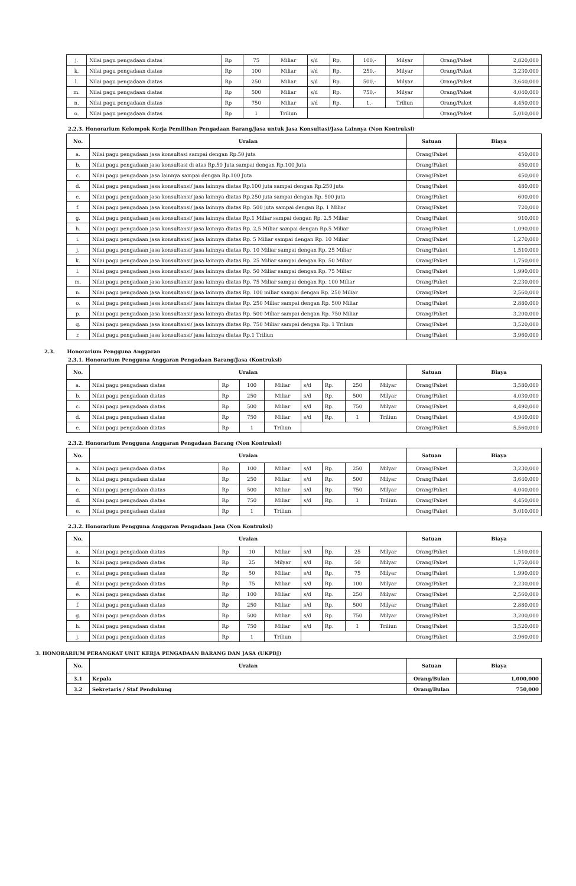| j. | Nilai pagu pengadaan diatas | Rp | 75 | Miliar | s/d | Rp. | 100,- | Milyar | Orang/Paket | 2,820,000 |
| k. | Nilai pagu pengadaan diatas | Rp | 100 | Miliar | s/d | Rp. | 250,- | Milyar | Orang/Paket | 3,230,000 |
| l. | Nilai pagu pengadaan diatas | Rp | 250 | Miliar | s/d | Rp. | 500,- | Milyar | Orang/Paket | 3,640,000 |
| m. | Nilai pagu pengadaan diatas | Rp | 500 | Miliar | s/d | Rp. | 750,- | Milyar | Orang/Paket | 4,040,000 |
| n. | Nilai pagu pengadaan diatas | Rp | 750 | Miliar | s/d | Rp. | 1,- | Triliun | Orang/Paket | 4,450,000 |
| o. | Nilai pagu pengadaan diatas | Rp | 1 | Triliun | | | | | Orang/Paket | 5,010,000 |
2.2.3. Honorarium Kelompok Kerja Pemilihan Pengadaan Barang/Jasa untuk Jasa Konsultasi/Jasa Lainnya (Non Kontruksi)
| No. | Uraian | Satuan | Biaya |
| --- | --- | --- | --- |
| a. | Nilai pagu pengadaan jasa konsultasi sampai dengan Rp.50 juta | Orang/Paket | 450,000 |
| b. | Nilai pagu pengadaan jasa konsultasi di atas Rp.50 Juta sampai dengan Rp.100 Juta | Orang/Paket | 450,000 |
| c. | Nilai pagu pengadaan jasa lainnya sampai dengan Rp.100 Juta | Orang/Paket | 450,000 |
| d. | Nilai pagu pengadaan jasa konsultansi/ jasa lainnya diatas Rp.100 juta sampai dengan Rp.250 juta | Orang/Paket | 480,000 |
| e. | Nilai pagu pengadaan jasa konsultansi/ jasa lainnya diatas Rp.250 juta sampai dengan Rp. 500 juta | Orang/Paket | 600,000 |
| f. | Nilai pagu pengadaan jasa konsultansi/ jasa lainnya diatas Rp. 500 juta sampai dengan Rp. 1 Miliar | Orang/Paket | 720,000 |
| g. | Nilai pagu pengadaan jasa konsultansi/ jasa lainnya diatas Rp.1 Miliar sampai dengan Rp. 2,5 Miliar | Orang/Paket | 910,000 |
| h. | Nilai pagu pengadaan jasa konsultansi/ jasa lainnya diatas Rp. 2,5 Miliar sampai dengan Rp.5 Miliar | Orang/Paket | 1,090,000 |
| i. | Nilai pagu pengadaan jasa konsultansi/ jasa lainnya diatas Rp. 5 Miliar sampai dengan Rp. 10 Miliar | Orang/Paket | 1,270,000 |
| j. | Nilai pagu pengadaan jasa konsultansi/ jasa lainnya diatas Rp. 10 Miliar sampai dengan Rp. 25 Miliar | Orang/Paket | 1,510,000 |
| k. | Nilai pagu pengadaan jasa konsultansi/ jasa lainnya diatas Rp. 25 Miliar sampai dengan Rp. 50 Miliar | Orang/Paket | 1,750,000 |
| l. | Nilai pagu pengadaan jasa konsultansi/ jasa lainnya diatas Rp. 50 Miliar sampai dengan Rp. 75 Miliar | Orang/Paket | 1,990,000 |
| m. | Nilai pagu pengadaan jasa konsultansi/ jasa lainnya diatas Rp. 75 Miliar sampai dengan Rp. 100 Miliar | Orang/Paket | 2,230,000 |
| n. | Nilai pagu pengadaan jasa konsultansi/ jasa lainnya diatas Rp. 100 miliar sampai dengan Rp. 250 Miliar | Orang/Paket | 2,560,000 |
| o. | Nilai pagu pengadaan jasa konsultansi/ jasa lainnya diatas Rp. 250 Miliar sampai dengan Rp. 500 Miliar | Orang/Paket | 2,880,000 |
| p. | Nilai pagu pengadaan jasa konsultansi/ jasa lainnya diatas Rp. 500 Miliar sampai dengan Rp. 750 Miliar | Orang/Paket | 3,200,000 |
| q. | Nilai pagu pengadaan jasa konsultansi/ jasa lainnya diatas Rp. 750 Miliar sampai dengan Rp. 1 Triliun | Orang/Paket | 3,520,000 |
| r. | Nilai pagu pengadaan jasa konsultansi/ jasa lainnya diatas Rp.1 Triliun | Orang/Paket | 3,960,000 |
2.3. Honorarium Pengguna Anggaran
2.3.1. Honorarium Pengguna Anggaran Pengadaan Barang/Jasa (Kontruksi)
| No. | Uraian | | | | | | | | Satuan | Biaya |
| --- | --- | --- | --- | --- | --- | --- | --- | --- | --- | --- |
| a. | Nilai pagu pengadaan diatas | Rp | 100 | Miliar | s/d | Rp. | 250 | Milyar | Orang/Paket | 3,580,000 |
| b. | Nilai pagu pengadaan diatas | Rp | 250 | Miliar | s/d | Rp. | 500 | Milyar | Orang/Paket | 4,030,000 |
| c. | Nilai pagu pengadaan diatas | Rp | 500 | Miliar | s/d | Rp. | 750 | Milyar | Orang/Paket | 4,490,000 |
| d. | Nilai pagu pengadaan diatas | Rp | 750 | Miliar | s/d | Rp. | 1 | Triliun | Orang/Paket | 4,940,000 |
| e. | Nilai pagu pengadaan diatas | Rp | 1 | Triliun | | | | | Orang/Paket | 5,560,000 |
2.3.2. Honorarium Pengguna Anggaran Pengadaan Barang (Non Kontruksi)
| No. | Uraian | | | | | | | | Satuan | Biaya |
| --- | --- | --- | --- | --- | --- | --- | --- | --- | --- | --- |
| a. | Nilai pagu pengadaan diatas | Rp | 100 | Miliar | s/d | Rp. | 250 | Milyar | Orang/Paket | 3,230,000 |
| b. | Nilai pagu pengadaan diatas | Rp | 250 | Miliar | s/d | Rp. | 500 | Milyar | Orang/Paket | 3,640,000 |
| c. | Nilai pagu pengadaan diatas | Rp | 500 | Miliar | s/d | Rp. | 750 | Milyar | Orang/Paket | 4,040,000 |
| d. | Nilai pagu pengadaan diatas | Rp | 750 | Miliar | s/d | Rp. | 1 | Triliun | Orang/Paket | 4,450,000 |
| e. | Nilai pagu pengadaan diatas | Rp | 1 | Triliun | | | | | Orang/Paket | 5,010,000 |
2.3.2. Honorarium Pengguna Anggaran Pengadaan Jasa (Non Kontruksi)
| No. | Uraian | | | | | | | | Satuan | Biaya |
| --- | --- | --- | --- | --- | --- | --- | --- | --- | --- | --- |
| a. | Nilai pagu pengadaan diatas | Rp | 10 | Miliar | s/d | Rp. | 25 | Milyar | Orang/Paket | 1,510,000 |
| b. | Nilai pagu pengadaan diatas | Rp | 25 | Milyar | s/d | Rp. | 50 | Milyar | Orang/Paket | 1,750,000 |
| c. | Nilai pagu pengadaan diatas | Rp | 50 | Miliar | s/d | Rp. | 75 | Milyar | Orang/Paket | 1,990,000 |
| d. | Nilai pagu pengadaan diatas | Rp | 75 | Miliar | s/d | Rp. | 100 | Milyar | Orang/Paket | 2,230,000 |
| e. | Nilai pagu pengadaan diatas | Rp | 100 | Miliar | s/d | Rp. | 250 | Milyar | Orang/Paket | 2,560,000 |
| f. | Nilai pagu pengadaan diatas | Rp | 250 | Miliar | s/d | Rp. | 500 | Milyar | Orang/Paket | 2,880,000 |
| g. | Nilai pagu pengadaan diatas | Rp | 500 | Miliar | s/d | Rp. | 750 | Milyar | Orang/Paket | 3,200,000 |
| h. | Nilai pagu pengadaan diatas | Rp | 750 | Miliar | s/d | Rp. | 1 | Triliun | Orang/Paket | 3,520,000 |
| j. | Nilai pagu pengadaan diatas | Rp | 1 | Triliun | | | | | Orang/Paket | 3,960,000 |
3. HONORARIUM PERANGKAT UNIT KERJA PENGADAAN BARANG DAN JASA (UKPBJ)
| No. | Uraian | Satuan | Biaya |
| --- | --- | --- | --- |
| 3.1 | Kepala | Orang/Bulan | 1,000,000 |
| 3.2 | Sekretaris / Staf Pendukung | Orang/Bulan | 750,000 |